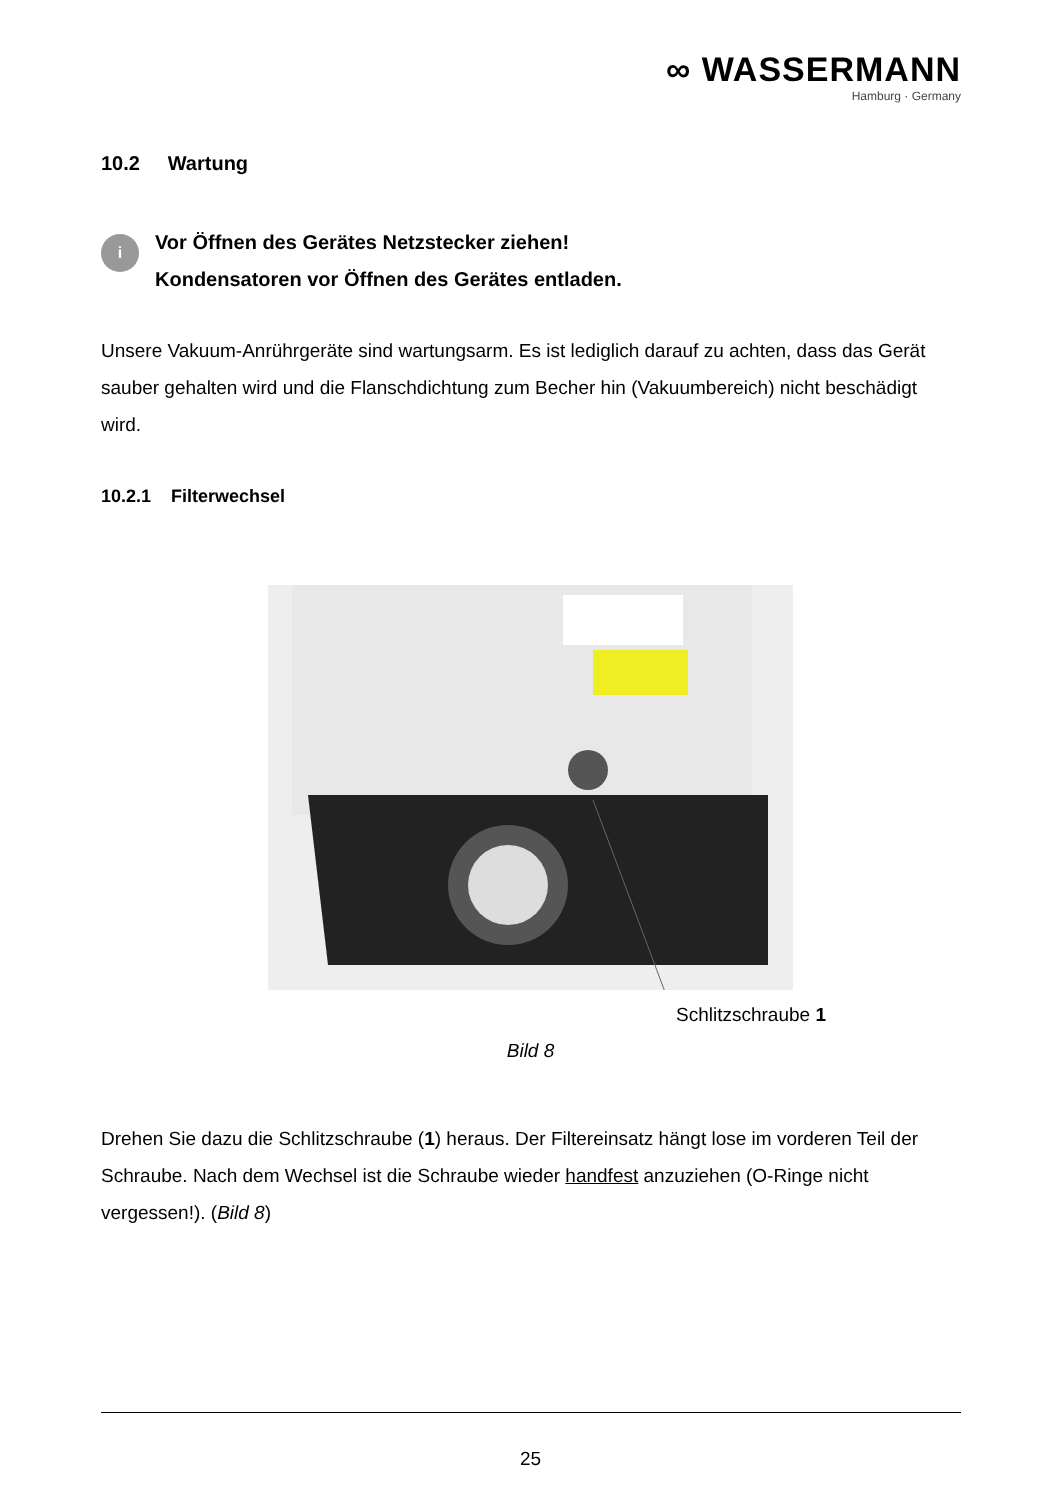∞ WASSERMANN
Hamburg · Germany
10.2 Wartung
i
Vor Öffnen des Gerätes Netzstecker ziehen!
Kondensatoren vor Öffnen des Gerätes entladen.
Unsere Vakuum-Anrührgeräte sind wartungsarm. Es ist lediglich darauf zu achten, dass das Gerät sauber gehalten wird und die Flanschdichtung zum Becher hin (Vakuumbereich) nicht beschädigt wird.
10.2.1 Filterwechsel
Schlitzschraube 1
Bild 8
Drehen Sie dazu die Schlitzschraube (1) heraus. Der Filtereinsatz hängt lose im vorderen Teil der Schraube. Nach dem Wechsel ist die Schraube wieder handfest anzuziehen (O-Ringe nicht vergessen!). (Bild 8)
25